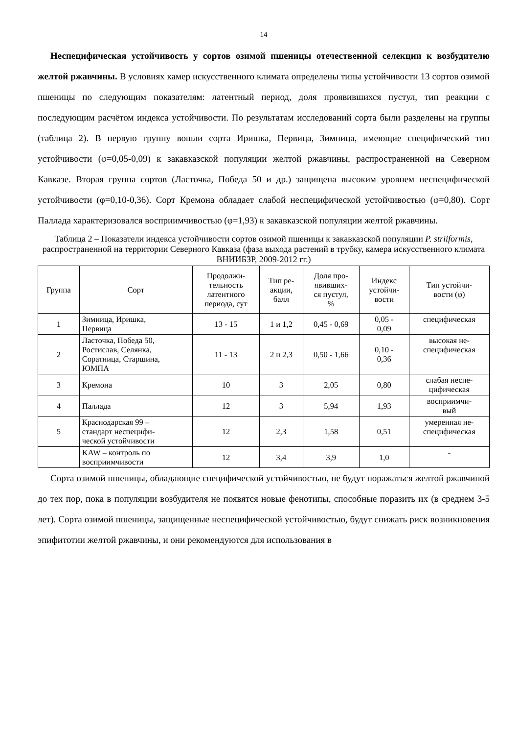14
Неспецифическая устойчивость у сортов озимой пшеницы отечественной селекции к возбудителю желтой ржавчины. В условиях камер искусственного климата определены типы устойчивости 13 сортов озимой пшеницы по следующим показателям: латентный период, доля проявившихся пустул, тип реакции с последующим расчётом индекса устойчивости. По результатам исследований сорта были разделены на группы (таблица 2). В первую группу вошли сорта Иришка, Первица, Зимница, имеющие специфический тип устойчивости (φ=0,05-0,09) к закавказской популяции желтой ржавчины, распространенной на Северном Кавказе. Вторая группа сортов (Ласточка, Победа 50 и др.) защищена высоким уровнем неспецифической устойчивости (φ=0,10-0,36). Сорт Кремона обладает слабой неспецифической устойчивостью (φ=0,80). Сорт Паллада характеризовался восприимчивостью (φ=1,93) к закавказской популяции желтой ржавчины.
Таблица 2 – Показатели индекса устойчивости сортов озимой пшеницы к закавказской популяции P. striiformis, распространенной на территории Северного Кавказа (фаза выхода растений в трубку, камера искусственного климата ВНИИБЗР, 2009-2012 гг.)
| Группа | Сорт | Продолжи- тельность латентного периода, сут | Тип ре- акции, балл | Доля про- явивших- ся пустул, % | Индекс устойчи- вости | Тип устойчи- вости (φ) |
| --- | --- | --- | --- | --- | --- | --- |
| 1 | Зимница, Иришка, Первица | 13 - 15 | 1 и 1,2 | 0,45 - 0,69 | 0,05 - 0,09 | специфическая |
| 2 | Ласточка, Победа 50, Ростислав, Селянка, Соратница, Старшина, ЮМПА | 11 - 13 | 2 и 2,3 | 0,50 - 1,66 | 0,10 - 0,36 | высокая не- специфическая |
| 3 | Кремона | 10 | 3 | 2,05 | 0,80 | слабая неспе- цифическая |
| 4 | Паллада | 12 | 3 | 5,94 | 1,93 | восприимчи- вый |
| 5 | Краснодарская 99 – стандарт неспецифи- ческой устойчивости | 12 | 2,3 | 1,58 | 0,51 | умеренная не- специфическая |
| | KAW – контроль по восприимчивости | 12 | 3,4 | 3,9 | 1,0 | - |
Сорта озимой пшеницы, обладающие специфической устойчивостью, не будут поражаться желтой ржавчиной до тех пор, пока в популяции возбудителя не появятся новые фенотипы, способные поразить их (в среднем 3-5 лет). Сорта озимой пшеницы, защищенные неспецифической устойчивостью, будут снижать риск возникновения эпифитотии желтой ржавчины, и они рекомендуются для использования в